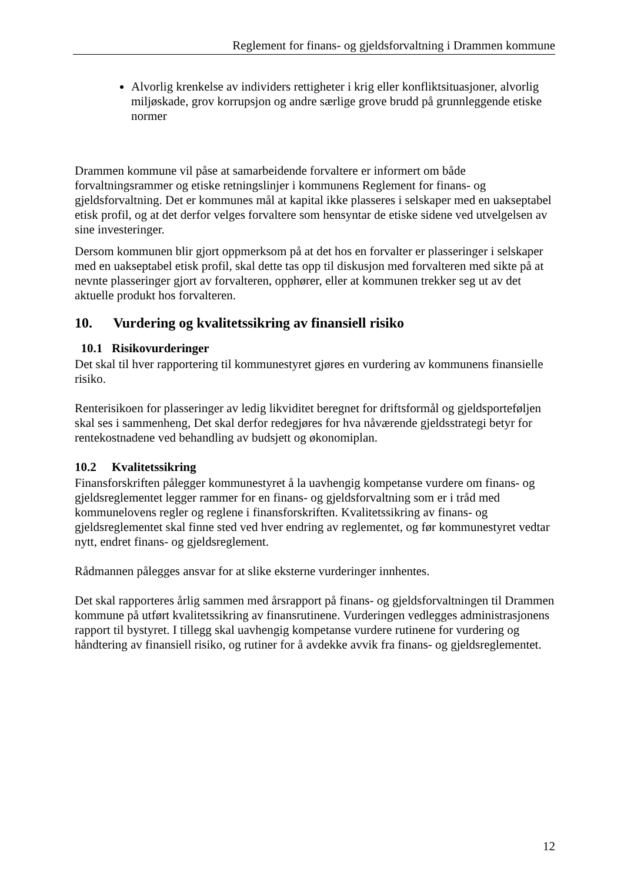Reglement for finans- og gjeldsforvaltning i Drammen kommune
Alvorlig krenkelse av individers rettigheter i krig eller konfliktsituasjoner, alvorlig miljøskade, grov korrupsjon og andre særlige grove brudd på grunnleggende etiske normer
Drammen kommune vil påse at samarbeidende forvaltere er informert om både forvaltningsrammer og etiske retningslinjer i kommunens Reglement for finans- og gjeldsforvaltning. Det er kommunes mål at kapital ikke plasseres i selskaper med en uakseptabel etisk profil, og at det derfor velges forvaltere som hensyntar de etiske sidene ved utvelgelsen av sine investeringer.
Dersom kommunen blir gjort oppmerksom på at det hos en forvalter er plasseringer i selskaper med en uakseptabel etisk profil, skal dette tas opp til diskusjon med forvalteren med sikte på at nevnte plasseringer gjort av forvalteren, opphører, eller at kommunen trekker seg ut av det aktuelle produkt hos forvalteren.
10. Vurdering og kvalitetssikring av finansiell risiko
10.1 Risikovurderinger
Det skal til hver rapportering til kommunestyret gjøres en vurdering av kommunens finansielle risiko.
Renterisikoen for plasseringer av ledig likviditet beregnet for driftsformål og gjeldsporteføljen skal ses i sammenheng, Det skal derfor redegjøres for hva nåværende gjeldsstrategi betyr for rentekostnadene ved behandling av budsjett og økonomiplan.
10.2 Kvalitetssikring
Finansforskriften pålegger kommunestyret å la uavhengig kompetanse vurdere om finans- og gjeldsreglementet legger rammer for en finans- og gjeldsforvaltning som er i tråd med kommunelovens regler og reglene i finansforskriften. Kvalitetssikring av finans- og gjeldsreglementet skal finne sted ved hver endring av reglementet, og før kommunestyret vedtar nytt, endret finans- og gjeldsreglement.
Rådmannen pålegges ansvar for at slike eksterne vurderinger innhentes.
Det skal rapporteres årlig sammen med årsrapport på finans- og gjeldsforvaltningen til Drammen kommune på utført kvalitetssikring av finansrutinene. Vurderingen vedlegges administrasjonens rapport til bystyret. I tillegg skal uavhengig kompetanse vurdere rutinene for vurdering og håndtering av finansiell risiko, og rutiner for å avdekke avvik fra finans- og gjeldsreglementet.
12